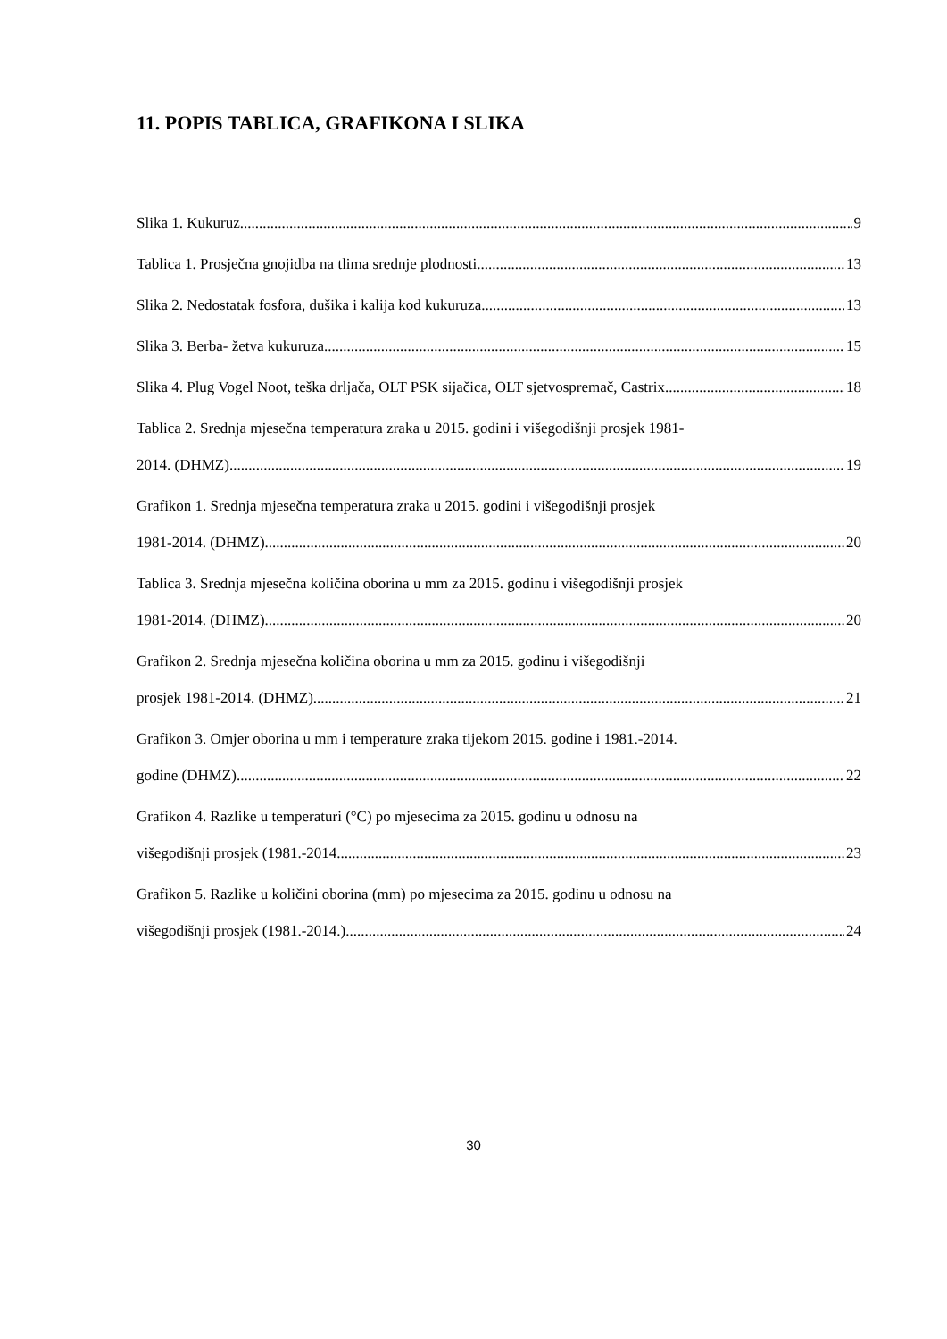11. POPIS TABLICA, GRAFIKONA I SLIKA
Slika 1. Kukuruz 9
Tablica 1. Prosječna gnojidba na tlima srednje plodnosti 13
Slika 2. Nedostatak fosfora, dušika i kalija kod kukuruza 13
Slika 3. Berba- žetva kukuruza 15
Slika 4. Plug Vogel Noot, teška drljača, OLT PSK sijačica, OLT sjetvospremač, Castrix 18
Tablica 2. Srednja mjesečna temperatura zraka u 2015. godini i višegodišnji prosjek 1981-
2014. (DHMZ) 19
Grafikon 1. Srednja mjesečna temperatura zraka u 2015. godini i višegodišnji prosjek
1981-2014. (DHMZ) 20
Tablica 3. Srednja mjesečna količina oborina u mm za 2015. godinu i višegodišnji prosjek
1981-2014. (DHMZ) 20
Grafikon 2. Srednja mjesečna količina oborina u mm za 2015. godinu i višegodišnji
prosjek 1981-2014. (DHMZ) 21
Grafikon 3. Omjer oborina u mm i temperature zraka tijekom 2015. godine i 1981.-2014.
godine (DHMZ) 22
Grafikon 4. Razlike u temperaturi (°C) po mjesecima za 2015. godinu u odnosu na
višegodišnji prosjek (1981.-2014 23
Grafikon 5. Razlike u količini oborina (mm) po mjesecima za 2015. godinu u odnosu na
višegodišnji prosjek (1981.-2014.) 24
30